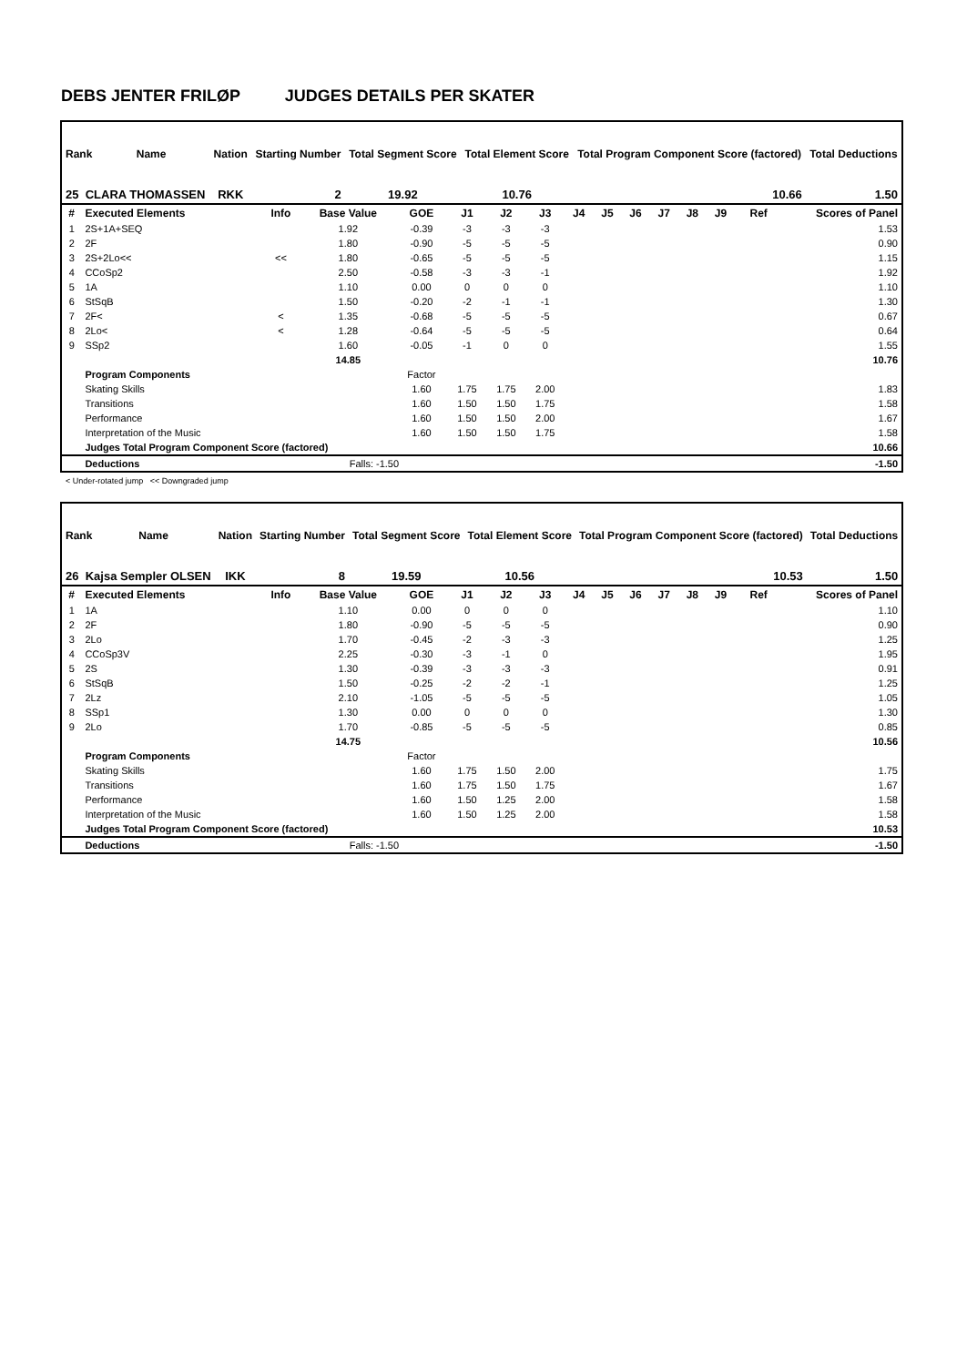DEBS JENTER FRILØP JUDGES DETAILS PER SKATER
| Rank | Name | Nation | Starting Number | Total Segment Score | Total Element Score | Total Program Component Score (factored) | Total Deductions |
| --- | --- | --- | --- | --- | --- | --- | --- |
| 25 CLARA THOMASSEN | | RKK | 2 | 19.92 | 10.76 | 10.66 | 1.50 |
| # | Executed Elements | Info | Base Value | GOE | J1 | J2 | J3 | J4 | J5 | J6 | J7 | J8 | J9 | Ref | Scores of Panel |
| --- | --- | --- | --- | --- | --- | --- | --- | --- | --- | --- | --- | --- | --- | --- | --- |
| 1 | 2S+1A+SEQ | | 1.92 | -0.39 | -3 | -3 | -3 | | | | | | | | 1.53 |
| 2 | 2F | | 1.80 | -0.90 | -5 | -5 | -5 | | | | | | | | 0.90 |
| 3 | 2S+2Lo<< | << | 1.80 | -0.65 | -5 | -5 | -5 | | | | | | | | 1.15 |
| 4 | CCoSp2 | | 2.50 | -0.58 | -3 | -3 | -1 | | | | | | | | 1.92 |
| 5 | 1A | | 1.10 | 0.00 | 0 | 0 | 0 | | | | | | | | 1.10 |
| 6 | StSqB | | 1.50 | -0.20 | -2 | -1 | -1 | | | | | | | | 1.30 |
| 7 | 2F< | < | 1.35 | -0.68 | -5 | -5 | -5 | | | | | | | | 0.67 |
| 8 | 2Lo< | < | 1.28 | -0.64 | -5 | -5 | -5 | | | | | | | | 0.64 |
| 9 | SSp2 | | 1.60 | -0.05 | -1 | 0 | 0 | | | | | | | | 1.55 |
| | | | 14.85 | | | | | | | | | | | | 10.76 |
| | Program Components | | | Factor | | | | | | | | | | | |
| | Skating Skills | | | 1.60 | 1.75 | 1.75 | 2.00 | | | | | | | | 1.83 |
| | Transitions | | | 1.60 | 1.50 | 1.50 | 1.75 | | | | | | | | 1.58 |
| | Performance | | | 1.60 | 1.50 | 1.50 | 2.00 | | | | | | | | 1.67 |
| | Interpretation of the Music | | | 1.60 | 1.50 | 1.50 | 1.75 | | | | | | | | 1.58 |
| | Judges Total Program Component Score (factored) | | | | | | | | | | | | | | 10.66 |
| | Deductions | | Falls: -1.50 | | | | | | | | | | | | -1.50 |
< Under-rotated jump << Downgraded jump
| Rank | Name | Nation | Starting Number | Total Segment Score | Total Element Score | Total Program Component Score (factored) | Total Deductions |
| --- | --- | --- | --- | --- | --- | --- | --- |
| 26 Kajsa Sempler OLSEN | | IKK | 8 | 19.59 | 10.56 | 10.53 | 1.50 |
| # | Executed Elements | Info | Base Value | GOE | J1 | J2 | J3 | J4 | J5 | J6 | J7 | J8 | J9 | Ref | Scores of Panel |
| --- | --- | --- | --- | --- | --- | --- | --- | --- | --- | --- | --- | --- | --- | --- | --- |
| 1 | 1A | | 1.10 | 0.00 | 0 | 0 | 0 | | | | | | | | 1.10 |
| 2 | 2F | | 1.80 | -0.90 | -5 | -5 | -5 | | | | | | | | 0.90 |
| 3 | 2Lo | | 1.70 | -0.45 | -2 | -3 | -3 | | | | | | | | 1.25 |
| 4 | CCoSp3V | | 2.25 | -0.30 | -3 | -1 | 0 | | | | | | | | 1.95 |
| 5 | 2S | | 1.30 | -0.39 | -3 | -3 | -3 | | | | | | | | 0.91 |
| 6 | StSqB | | 1.50 | -0.25 | -2 | -2 | -1 | | | | | | | | 1.25 |
| 7 | 2Lz | | 2.10 | -1.05 | -5 | -5 | -5 | | | | | | | | 1.05 |
| 8 | SSp1 | | 1.30 | 0.00 | 0 | 0 | 0 | | | | | | | | 1.30 |
| 9 | 2Lo | | 1.70 | -0.85 | -5 | -5 | -5 | | | | | | | | 0.85 |
| | | | 14.75 | | | | | | | | | | | | 10.56 |
| | Program Components | | | Factor | | | | | | | | | | | |
| | Skating Skills | | | 1.60 | 1.75 | 1.50 | 2.00 | | | | | | | | 1.75 |
| | Transitions | | | 1.60 | 1.75 | 1.50 | 1.75 | | | | | | | | 1.67 |
| | Performance | | | 1.60 | 1.50 | 1.25 | 2.00 | | | | | | | | 1.58 |
| | Interpretation of the Music | | | 1.60 | 1.50 | 1.25 | 2.00 | | | | | | | | 1.58 |
| | Judges Total Program Component Score (factored) | | | | | | | | | | | | | | 10.53 |
| | Deductions | | Falls: -1.50 | | | | | | | | | | | | -1.50 |